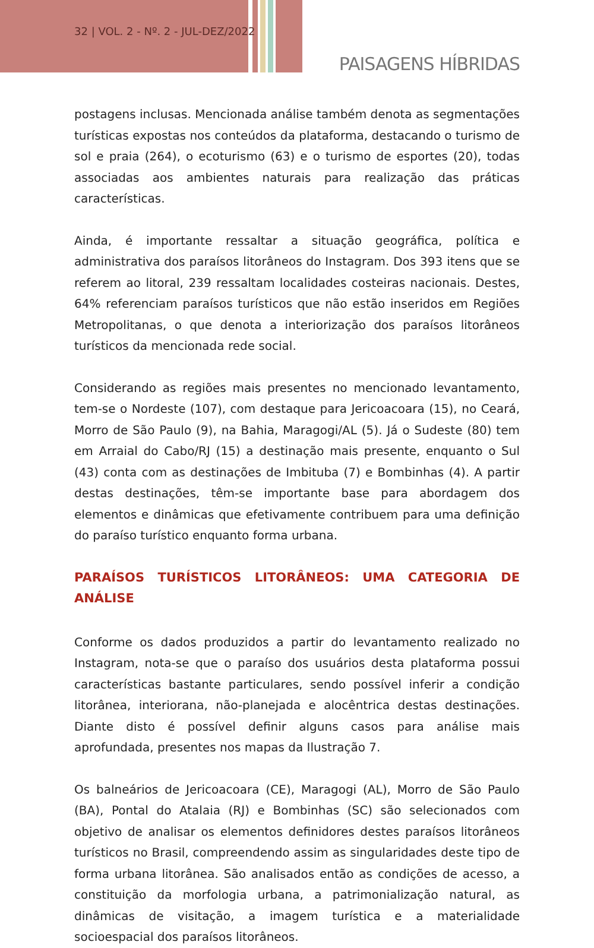32 | VOL. 2 - Nº. 2 - JUL-DEZ/2022
PAISAGENS HÍBRIDAS
postagens inclusas. Mencionada análise também denota as segmentações turísticas expostas nos conteúdos da plataforma, destacando o turismo de sol e praia (264), o ecoturismo (63) e o turismo de esportes (20), todas associadas aos ambientes naturais para realização das práticas características.
Ainda, é importante ressaltar a situação geográfica, política e administrativa dos paraísos litorâneos do Instagram. Dos 393 itens que se referem ao litoral, 239 ressaltam localidades costeiras nacionais. Destes, 64% referenciam paraísos turísticos que não estão inseridos em Regiões Metropolitanas, o que denota a interiorização dos paraísos litorâneos turísticos da mencionada rede social.
Considerando as regiões mais presentes no mencionado levantamento, tem-se o Nordeste (107), com destaque para Jericoacoara (15), no Ceará, Morro de São Paulo (9), na Bahia, Maragogi/AL (5). Já o Sudeste (80) tem em Arraial do Cabo/RJ (15) a destinação mais presente, enquanto o Sul (43) conta com as destinações de Imbituba (7) e Bombinhas (4). A partir destas destinações, têm-se importante base para abordagem dos elementos e dinâmicas que efetivamente contribuem para uma definição do paraíso turístico enquanto forma urbana.
PARAÍSOS TURÍSTICOS LITORÂNEOS: UMA CATEGORIA DE ANÁLISE
Conforme os dados produzidos a partir do levantamento realizado no Instagram, nota-se que o paraíso dos usuários desta plataforma possui características bastante particulares, sendo possível inferir a condição litorânea, interiorana, não-planejada e alocêntrica destas destinações. Diante disto é possível definir alguns casos para análise mais aprofundada, presentes nos mapas da Ilustração 7.
Os balneários de Jericoacoara (CE), Maragogi (AL), Morro de São Paulo (BA), Pontal do Atalaia (RJ) e Bombinhas (SC) são selecionados com objetivo de analisar os elementos definidores destes paraísos litorâneos turísticos no Brasil, compreendendo assim as singularidades deste tipo de forma urbana litorânea. São analisados então as condições de acesso, a constituição da morfologia urbana, a patrimonialização natural, as dinâmicas de visitação, a imagem turística e a materialidade socioespacial dos paraísos litorâneos.